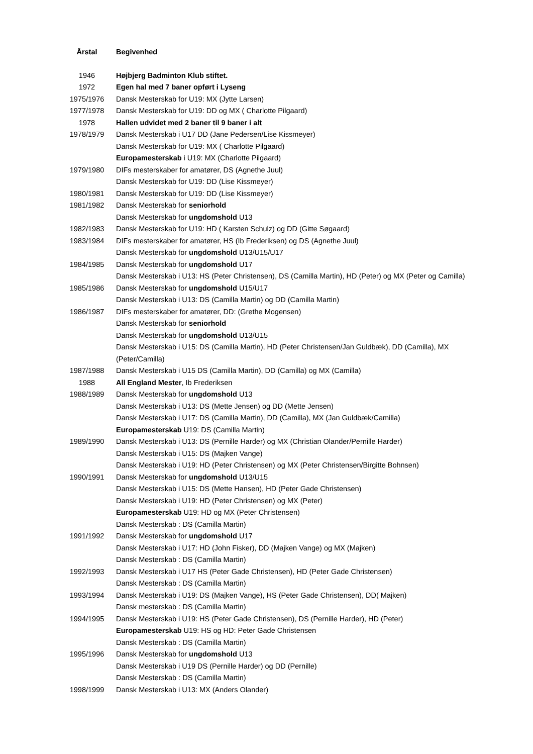| Årstal | Begivenhed |
| --- | --- |
| 1946 | Højbjerg Badminton Klub stiftet. |
| 1972 | Egen hal med 7 baner opført i Lyseng |
| 1975/1976 | Dansk Mesterskab for U19: MX (Jytte Larsen) |
| 1977/1978 | Dansk Mesterskab for U19: DD og MX ( Charlotte Pilgaard) |
| 1978 | Hallen udvidet med 2 baner til 9 baner i alt |
| 1978/1979 | Dansk Mesterskab i U17 DD (Jane Pedersen/Lise Kissmeyer) |
| | Dansk Mesterskab for U19: MX ( Charlotte Pilgaard) |
| | Europamesterskab i U19: MX (Charlotte Pilgaard) |
| 1979/1980 | DIFs mesterskaber for amatører, DS (Agnethe Juul) |
| | Dansk Mesterskab for U19: DD (Lise Kissmeyer) |
| 1980/1981 | Dansk Mesterskab for U19: DD (Lise Kissmeyer) |
| 1981/1982 | Dansk Mesterskab for seniorhold |
| | Dansk Mesterskab for ungdomshold U13 |
| 1982/1983 | Dansk Mesterskab for U19: HD ( Karsten Schulz) og DD (Gitte Søgaard) |
| 1983/1984 | DIFs mesterskaber for amatører, HS (Ib Frederiksen) og DS (Agnethe Juul) |
| | Dansk Mesterskab for ungdomshold U13/U15/U17 |
| 1984/1985 | Dansk Mesterskab for ungdomshold U17 |
| | Dansk Mesterskab i U13: HS (Peter Christensen), DS (Camilla Martin), HD (Peter) og MX (Peter og Camilla) |
| 1985/1986 | Dansk Mesterskab for ungdomshold U15/U17 |
| | Dansk Mesterskab i U13: DS (Camilla Martin) og DD (Camilla Martin) |
| 1986/1987 | DIFs mesterskaber for amatører, DD: (Grethe Mogensen) |
| | Dansk Mesterskab for seniorhold |
| | Dansk Mesterskab for ungdomshold U13/U15 |
| | Dansk Mesterskab i U15: DS (Camilla Martin), HD (Peter Christensen/Jan Guldbæk), DD (Camilla), MX (Peter/Camilla) |
| 1987/1988 | Dansk Mesterskab i U15 DS (Camilla Martin), DD (Camilla) og MX (Camilla) |
| 1988 | All England Mester , Ib Frederiksen |
| 1988/1989 | Dansk Mesterskab for ungdomshold U13 |
| | Dansk Mesterskab i U13: DS (Mette Jensen) og DD (Mette Jensen) |
| | Dansk Mesterskab i U17: DS (Camilla Martin), DD (Camilla), MX (Jan Guldbæk/Camilla) |
| | Europamesterskab U19: DS (Camilla Martin) |
| 1989/1990 | Dansk Mesterskab i U13: DS (Pernille Harder) og MX (Christian Olander/Pernille Harder) |
| | Dansk Mesterskab i U15: DS (Majken Vange) |
| | Dansk Mesterskab i U19: HD (Peter Christensen) og MX (Peter Christensen/Birgitte Bohnsen) |
| 1990/1991 | Dansk Mesterskab for ungdomshold U13/U15 |
| | Dansk Mesterskab i U15: DS (Mette Hansen), HD (Peter Gade Christensen) |
| | Dansk Mesterskab i U19: HD (Peter Christensen) og MX (Peter) |
| | Europamesterskab U19: HD og MX (Peter Christensen) |
| | Dansk Mesterskab : DS (Camilla Martin) |
| 1991/1992 | Dansk Mesterskab for ungdomshold U17 |
| | Dansk Mesterskab i U17: HD (John Fisker), DD (Majken Vange) og MX (Majken) |
| | Dansk Mesterskab : DS (Camilla Martin) |
| 1992/1993 | Dansk Mesterskab i U17 HS (Peter Gade Christensen), HD (Peter Gade Christensen) |
| | Dansk Mesterskab : DS (Camilla Martin) |
| 1993/1994 | Dansk Mesterskab i U19: DS (Majken Vange), HS (Peter Gade Christensen), DD( Majken) |
| | Dansk mesterskab : DS (Camilla Martin) |
| 1994/1995 | Dansk Mesterskab i U19: HS (Peter Gade Christensen), DS (Pernille Harder), HD (Peter) |
| | Europamesterskab U19: HS og HD: Peter Gade Christensen |
| | Dansk Mesterskab : DS (Camilla Martin) |
| 1995/1996 | Dansk Mesterskab for ungdomshold U13 |
| | Dansk Mesterskab i U19 DS (Pernille Harder) og DD (Pernille) |
| | Dansk Mesterskab : DS (Camilla Martin) |
| 1998/1999 | Dansk Mesterskab i U13: MX (Anders Olander) |